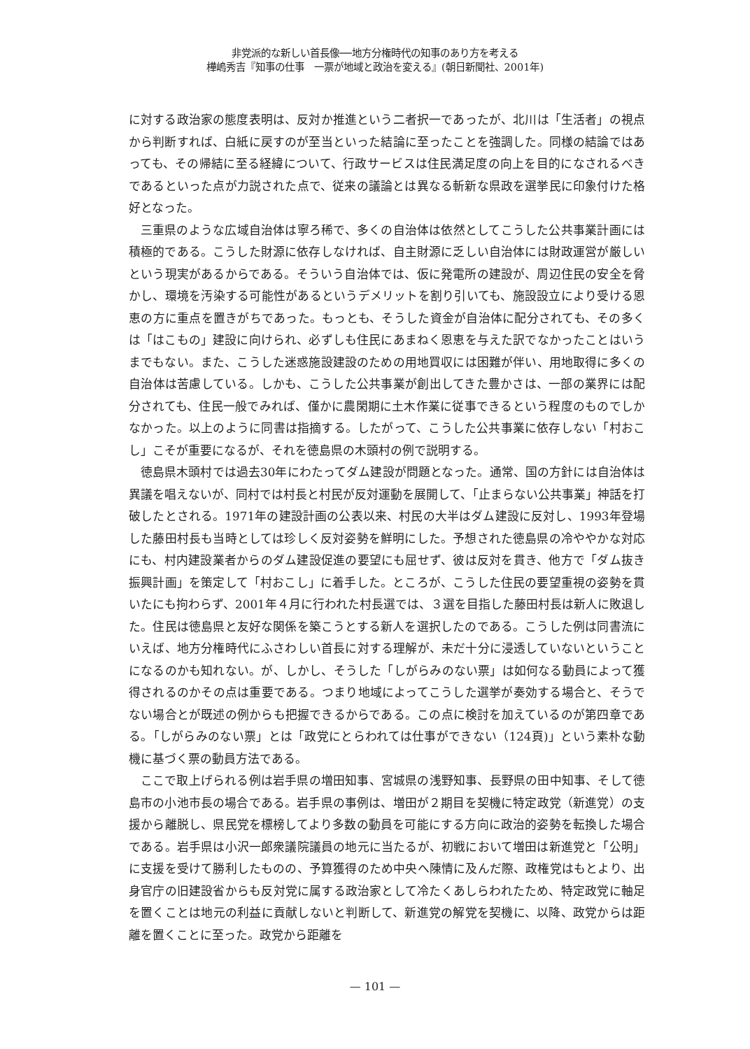非党派的な新しい首長像──地方分権時代の知事のあり方を考える
樺嶋秀吉『知事の仕事　一票が地域と政治を変える』(朝日新聞社、2001年)
に対する政治家の態度表明は、反対か推進という二者択一であったが、北川は「生活者」の視点から判断すれば、白紙に戻すのが至当といった結論に至ったことを強調した。同様の結論ではあっても、その帰結に至る経緯について、行政サービスは住民満足度の向上を目的になされるべきであるといった点が力説された点で、従来の議論とは異なる斬新な県政を選挙民に印象付けた格好となった。
三重県のような広域自治体は寧ろ稀で、多くの自治体は依然としてこうした公共事業計画には積極的である。こうした財源に依存しなければ、自主財源に乏しい自治体には財政運営が厳しいという現実があるからである。そういう自治体では、仮に発電所の建設が、周辺住民の安全を脅かし、環境を汚染する可能性があるというデメリットを割り引いても、施設設立により受ける恩恵の方に重点を置きがちであった。もっとも、そうした資金が自治体に配分されても、その多くは「はこもの」建設に向けられ、必ずしも住民にあまねく恩恵を与えた訳でなかったことはいうまでもない。また、こうした迷惑施設建設のための用地買収には困難が伴い、用地取得に多くの自治体は苦慮している。しかも、こうした公共事業が創出してきた豊かさは、一部の業界には配分されても、住民一般でみれば、僅かに農閑期に土木作業に従事できるという程度のものでしかなかった。以上のように同書は指摘する。したがって、こうした公共事業に依存しない「村おこし」こそが重要になるが、それを徳島県の木頭村の例で説明する。
徳島県木頭村では過去30年にわたってダム建設が問題となった。通常、国の方針には自治体は異議を唱えないが、同村では村長と村民が反対運動を展開して、「止まらない公共事業」神話を打破したとされる。1971年の建設計画の公表以来、村民の大半はダム建設に反対し、1993年登場した藤田村長も当時としては珍しく反対姿勢を鮮明にした。予想された徳島県の冷ややかな対応にも、村内建設業者からのダム建設促進の要望にも屈せず、彼は反対を貫き、他方で「ダム抜き振興計画」を策定して「村おこし」に着手した。ところが、こうした住民の要望重視の姿勢を貫いたにも拘わらず、2001年４月に行われた村長選では、３選を目指した藤田村長は新人に敗退した。住民は徳島県と友好な関係を築こうとする新人を選択したのである。こうした例は同書流にいえば、地方分権時代にふさわしい首長に対する理解が、未だ十分に浸透していないということになるのかも知れない。が、しかし、そうした「しがらみのない票」は如何なる動員によって獲得されるのかその点は重要である。つまり地域によってこうした選挙が奏効する場合と、そうでない場合とが既述の例からも把握できるからである。この点に検討を加えているのが第四章である。「しがらみのない票」とは「政党にとらわれては仕事ができない（124頁)」という素朴な動機に基づく票の動員方法である。
ここで取上げられる例は岩手県の増田知事、宮城県の浅野知事、長野県の田中知事、そして徳島市の小池市長の場合である。岩手県の事例は、増田が２期目を契機に特定政党（新進党）の支援から離脱し、県民党を標榜してより多数の動員を可能にする方向に政治的姿勢を転換した場合である。岩手県は小沢一郎衆議院議員の地元に当たるが、初戦において増田は新進党と「公明」に支援を受けて勝利したものの、予算獲得のため中央へ陳情に及んだ際、政権党はもとより、出身官庁の旧建設省からも反対党に属する政治家として冷たくあしらわれたため、特定政党に軸足を置くことは地元の利益に貢献しないと判断して、新進党の解党を契機に、以降、政党からは距離を置くことに至った。政党から距離を
— 101 —